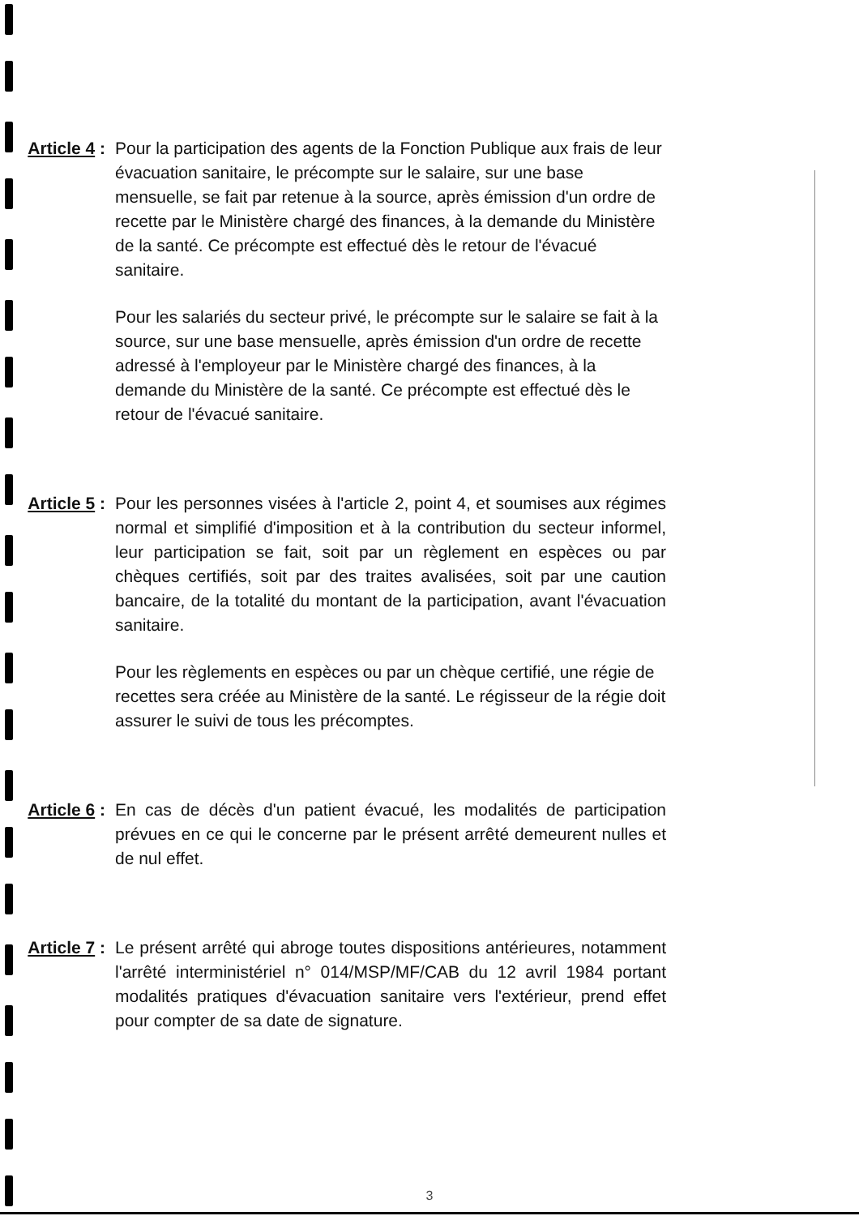Article 4 :
Pour la participation des agents de la Fonction Publique aux frais de leur évacuation sanitaire, le précompte sur le salaire, sur une base mensuelle, se fait par retenue à la source, après émission d'un ordre de recette par le Ministère chargé des finances, à la demande du Ministère de la santé. Ce précompte est effectué dès le retour de l'évacué sanitaire.
Pour les salariés du secteur privé, le précompte sur le salaire se fait à la source, sur une base mensuelle, après émission d'un ordre de recette adressé à l'employeur par le Ministère chargé des finances, à la demande du Ministère de la santé. Ce précompte est effectué dès le retour de l'évacué sanitaire.
Article 5 :
Pour les personnes visées à l'article 2, point 4, et soumises aux régimes normal et simplifié d'imposition et à la contribution du secteur informel, leur participation se fait, soit par un règlement en espèces ou par chèques certifiés, soit par des traites avalisées, soit par une caution bancaire, de la totalité du montant de la participation, avant l'évacuation sanitaire.
Pour les règlements en espèces ou par un chèque certifié, une régie de recettes sera créée au Ministère de la santé. Le régisseur de la régie doit assurer le suivi de tous les précomptes.
Article 6 :
En cas de décès d'un patient évacué, les modalités de participation prévues en ce qui le concerne par le présent arrêté demeurent nulles et de nul effet.
Article 7 :
Le présent arrêté qui abroge toutes dispositions antérieures, notamment l'arrêté interministériel n° 014/MSP/MF/CAB du 12 avril 1984 portant modalités pratiques d'évacuation sanitaire vers l'extérieur, prend effet pour compter de sa date de signature.
3